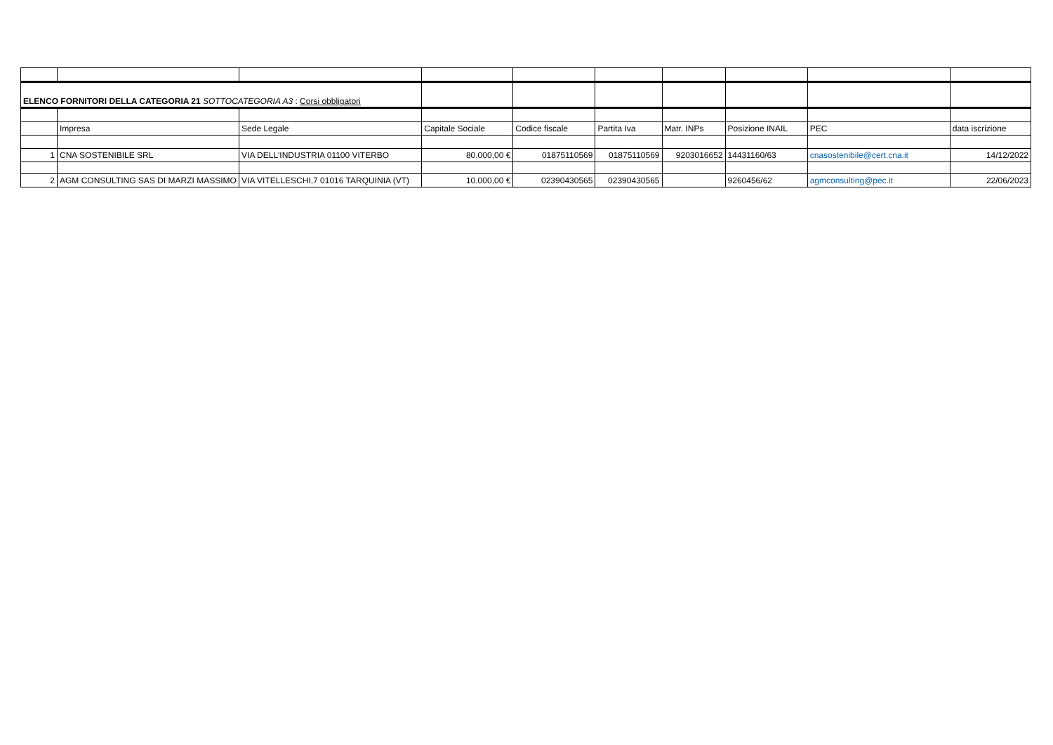| ELENCO FORNITORI DELLA CATEGORIA 21 SOTTOCATEGORIA A3 : Corsi obbligatori | | | | | | | | | |
| | Impresa | Sede Legale | Capitale Sociale | Codice fiscale | Partita Iva | Matr. INPs | Posizione INAIL | PEC | data iscrizione |
| 1 | CNA SOSTENIBILE SRL | VIA DELL'INDUSTRIA 01100 VITERBO | 80.000,00 € | 01875110569 | 01875110569 | 9203016652 | 14431160/63 | cnasostenibile@cert.cna.it | 14/12/2022 |
| 2 | AGM CONSULTING SAS DI MARZI MASSIMO | VIA VITELLESCHI,7 01016 TARQUINIA (VT) | 10.000,00 € | 02390430565 | 02390430565 | | 9260456/62 | agmconsulting@pec.it | 22/06/2023 |